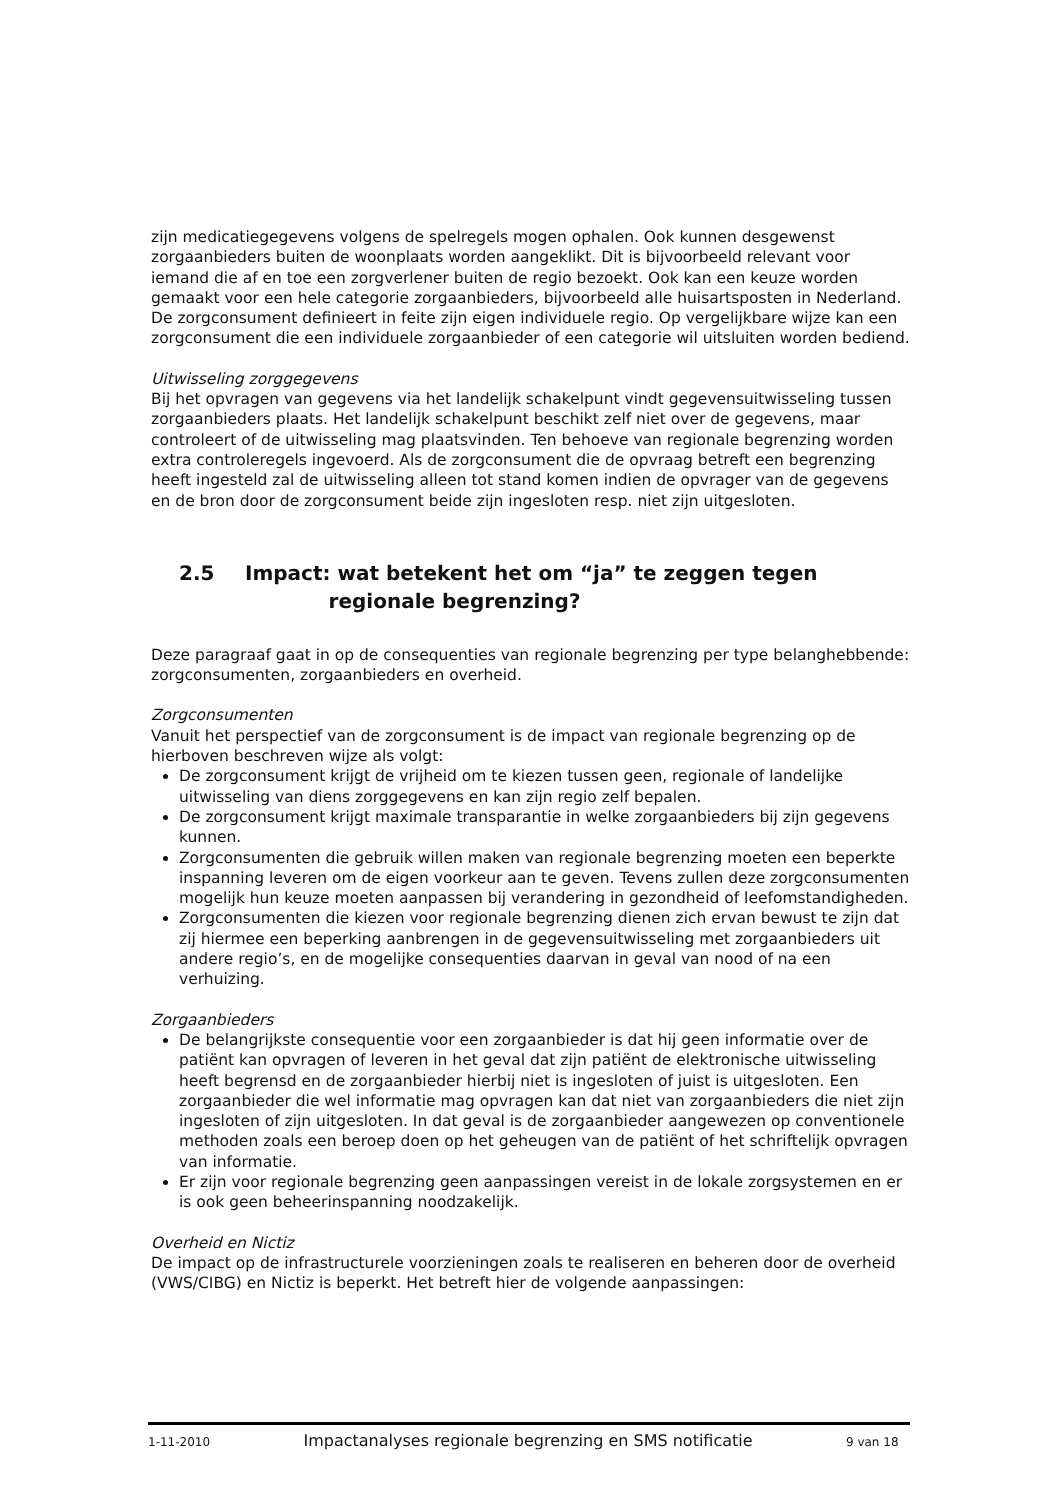zijn medicatiegegevens volgens de spelregels mogen ophalen. Ook kunnen desgewenst zorgaanbieders buiten de woonplaats worden aangeklikt. Dit is bijvoorbeeld relevant voor iemand die af en toe een zorgverlener buiten de regio bezoekt. Ook kan een keuze worden gemaakt voor een hele categorie zorgaanbieders, bijvoorbeeld alle huisartsposten in Nederland. De zorgconsument definieert in feite zijn eigen individuele regio. Op vergelijkbare wijze kan een zorgconsument die een individuele zorgaanbieder of een categorie wil uitsluiten worden bediend.
Uitwisseling zorggegevens
Bij het opvragen van gegevens via het landelijk schakelpunt vindt gegevensuitwisseling tussen zorgaanbieders plaats. Het landelijk schakelpunt beschikt zelf niet over de gegevens, maar controleert of de uitwisseling mag plaatsvinden. Ten behoeve van regionale begrenzing worden extra controleregels ingevoerd. Als de zorgconsument die de opvraag betreft een begrenzing heeft ingesteld zal de uitwisseling alleen tot stand komen indien de opvrager van de gegevens en de bron door de zorgconsument beide zijn ingesloten resp. niet zijn uitgesloten.
2.5 Impact: wat betekent het om “ja” te zeggen tegen
regionale begrenzing?
Deze paragraaf gaat in op de consequenties van regionale begrenzing per type belanghebbende: zorgconsumenten, zorgaanbieders en overheid.
Zorgconsumenten
Vanuit het perspectief van de zorgconsument is de impact van regionale begrenzing op de hierboven beschreven wijze als volgt:
De zorgconsument krijgt de vrijheid om te kiezen tussen geen, regionale of landelijke uitwisseling van diens zorggegevens en kan zijn regio zelf bepalen.
De zorgconsument krijgt maximale transparantie in welke zorgaanbieders bij zijn gegevens kunnen.
Zorgconsumenten die gebruik willen maken van regionale begrenzing moeten een beperkte inspanning leveren om de eigen voorkeur aan te geven. Tevens zullen deze zorgconsumenten mogelijk hun keuze moeten aanpassen bij verandering in gezondheid of leefomstandigheden.
Zorgconsumenten die kiezen voor regionale begrenzing dienen zich ervan bewust te zijn dat zij hiermee een beperking aanbrengen in de gegevensuitwisseling met zorgaanbieders uit andere regio’s, en de mogelijke consequenties daarvan in geval van nood of na een verhuizing.
Zorgaanbieders
De belangrijkste consequentie voor een zorgaanbieder is dat hij geen informatie over de patiënt kan opvragen of leveren in het geval dat zijn patiënt de elektronische uitwisseling heeft begrensd en de zorgaanbieder hierbij niet is ingesloten of juist is uitgesloten. Een zorgaanbieder die wel informatie mag opvragen kan dat niet van zorgaanbieders die niet zijn ingesloten of zijn uitgesloten. In dat geval is de zorgaanbieder aangewezen op conventionele methoden zoals een beroep doen op het geheugen van de patiënt of het schriftelijk opvragen van informatie.
Er zijn voor regionale begrenzing geen aanpassingen vereist in de lokale zorgsystemen en er is ook geen beheerinspanning noodzakelijk.
Overheid en Nictiz
De impact op de infrastructurele voorzieningen zoals te realiseren en beheren door de overheid (VWS/CIBG) en Nictiz is beperkt. Het betreft hier de volgende aanpassingen:
1-11-2010 Impactanalyses regionale begrenzing en SMS notificatie 9 van 18